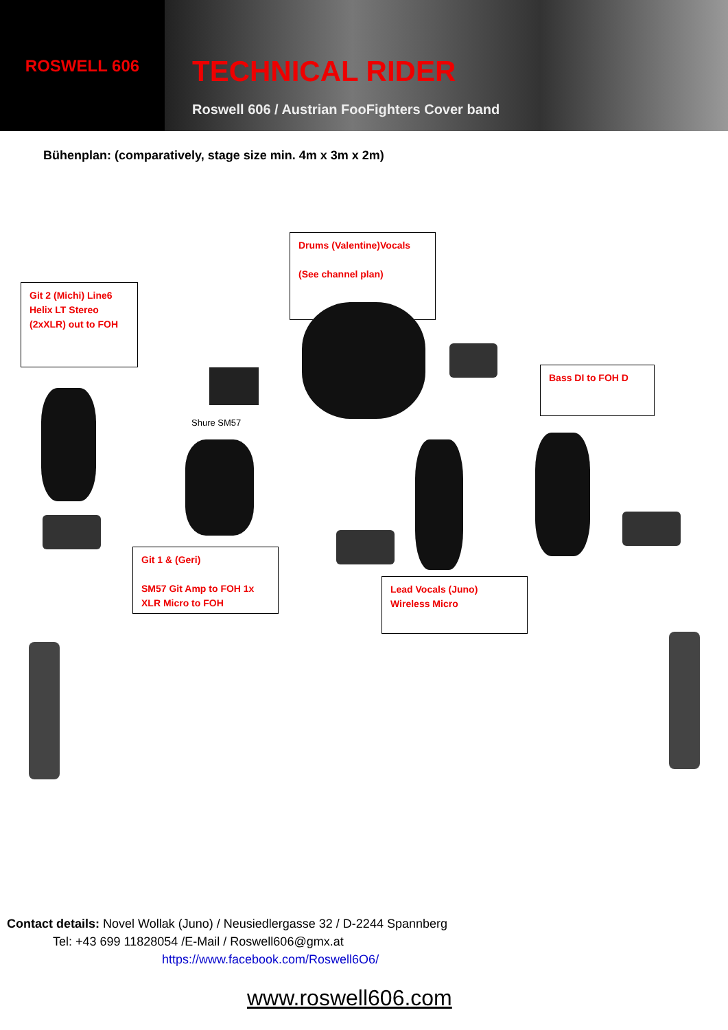ROSWELL 606
TECHNICAL RIDER
Roswell 606 / Austrian FooFighters Cover band
Bühenplan: (comparatively, stage size min. 4m x 3m x 2m)
Drums (Valentine)Vocals
(See channel plan)
Git 2 (Michi) Line6 Helix LT Stereo (2xXLR) out to FOH
Bass DI to FOH D
Shure SM57
Git 1 & (Geri)
SM57 Git Amp to FOH 1x XLR Micro to FOH
Lead Vocals (Juno) Wireless Micro
Contact details: Novel Wollak (Juno) / Neusiedlergasse 32 / D-2244 Spannberg
Tel: +43 699 11828054 /E-Mail / Roswell606@gmx.at
https://www.facebook.com/Roswell6O6/
www.roswell606.com